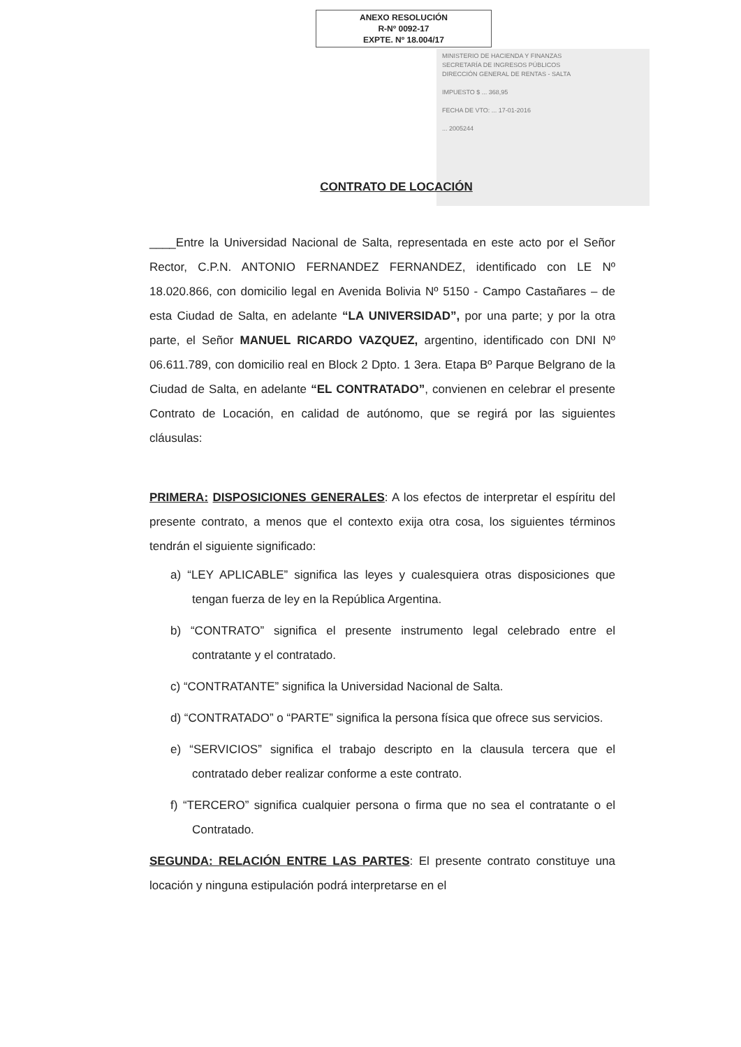ANEXO RESOLUCIÓN
R-Nº 0092-17
EXPTE. Nº 18.004/17
MINISTERIO DE HACIENDA Y FINANZAS
SECRETARÍA DE INGRESOS PÚBLICOS
DIRECCIÓN GENERAL DE RENTAS - SALTA
IMPUESTO $ ... 368,95
FECHA DE VTO: ... 17-01-2016
... 2005244
CONTRATO DE LOCACIÓN
____Entre la Universidad Nacional de Salta, representada en este acto por el Señor Rector, C.P.N. ANTONIO FERNANDEZ FERNANDEZ, identificado con LE Nº 18.020.866, con domicilio legal en Avenida Bolivia Nº 5150 - Campo Castañares – de esta Ciudad de Salta, en adelante “LA UNIVERSIDAD”, por una parte; y por la otra parte, el Señor MANUEL RICARDO VAZQUEZ, argentino, identificado con DNI Nº 06.611.789, con domicilio real en Block 2 Dpto. 1 3era. Etapa Bº Parque Belgrano de la Ciudad de Salta, en adelante “EL CONTRATADO”, convienen en celebrar el presente Contrato de Locación, en calidad de autónomo, que se regirá por las siguientes cláusulas:
PRIMERA: DISPOSICIONES GENERALES: A los efectos de interpretar el espíritu del presente contrato, a menos que el contexto exija otra cosa, los siguientes términos tendrán el siguiente significado:
a) “LEY APLICABLE” significa las leyes y cualesquiera otras disposiciones que tengan fuerza de ley en la República Argentina.
b) “CONTRATO” significa el presente instrumento legal celebrado entre el contratante y el contratado.
c) “CONTRATANTE” significa la Universidad Nacional de Salta.
d) “CONTRATADO” o “PARTE” significa la persona física que ofrece sus servicios.
e) “SERVICIOS” significa el trabajo descripto en la clausula tercera que el contratado deber realizar conforme a este contrato.
f) “TERCERO” significa cualquier persona o firma que no sea el contratante o el Contratado.
SEGUNDA: RELACIÓN ENTRE LAS PARTES: El presente contrato constituye una locación y ninguna estipulación podrá interpretarse en el